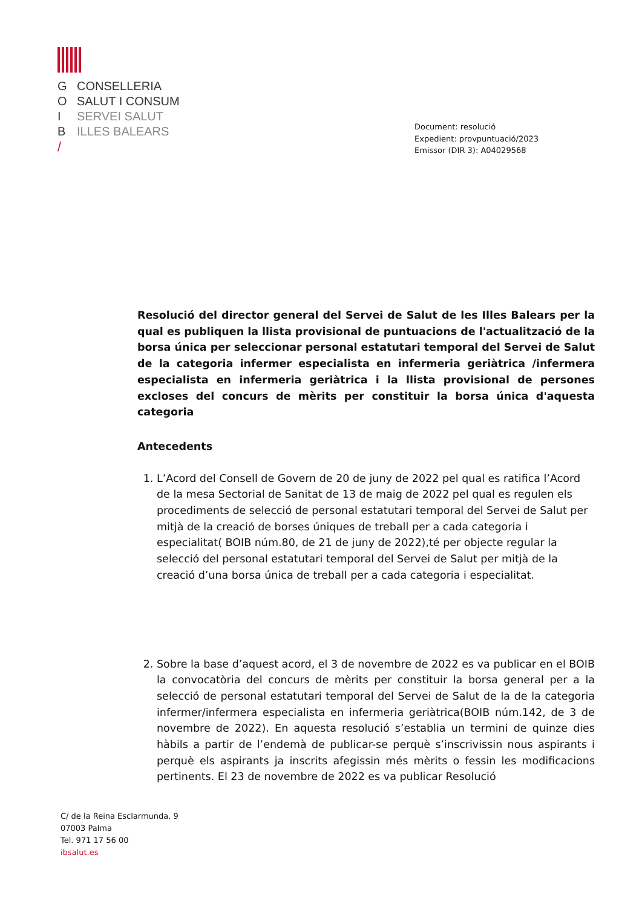G CONSELLERIA
O SALUT I CONSUM
I SERVEI SALUT
B ILLES BALEARS
/
Document: resolució
Expedient: provpuntuació/2023
Emissor (DIR 3): A04029568
Resolució del director general del Servei de Salut de les Illes Balears per la qual es publiquen la llista provisional de puntuacions de l'actualització de la borsa única per seleccionar personal estatutari temporal del Servei de Salut de la categoria infermer especialista en infermeria geriàtrica /infermera especialista en infermeria geriàtrica i la llista provisional de persones excloses del concurs de mèrits per constituir la borsa única d'aquesta categoria
Antecedents
1. L’Acord del Consell de Govern de 20 de juny de 2022 pel qual es ratifica l’Acord de la mesa Sectorial de Sanitat de 13 de maig de 2022 pel qual es regulen els procediments de selecció de personal estatutari temporal del Servei de Salut per mitjà de la creació de borses úniques de treball per a cada categoria i especialitat( BOIB núm.80, de 21 de juny de 2022),té per objecte regular la selecció del personal estatutari temporal del Servei de Salut per mitjà de la creació d’una borsa única de treball per a cada categoria i especialitat.
2. Sobre la base d’aquest acord, el 3 de novembre de 2022 es va publicar en el BOIB la convocatòria del concurs de mèrits per constituir la borsa general per a la selecció de personal estatutari temporal del Servei de Salut de la de la categoria infermer/infermera especialista en infermeria geriàtrica(BOIB núm.142, de 3 de novembre de 2022). En aquesta resolució s’establia un termini de quinze dies hàbils a partir de l’endemà de publicar-se perquè s’inscrivissin nous aspirants i perquè els aspirants ja inscrits afegissin més mèrits o fessin les modificacions pertinents. El 23 de novembre de 2022 es va publicar Resolució
C/ de la Reina Esclarmunda, 9
07003 Palma
Tel. 971 17 56 00
ibsalut.es